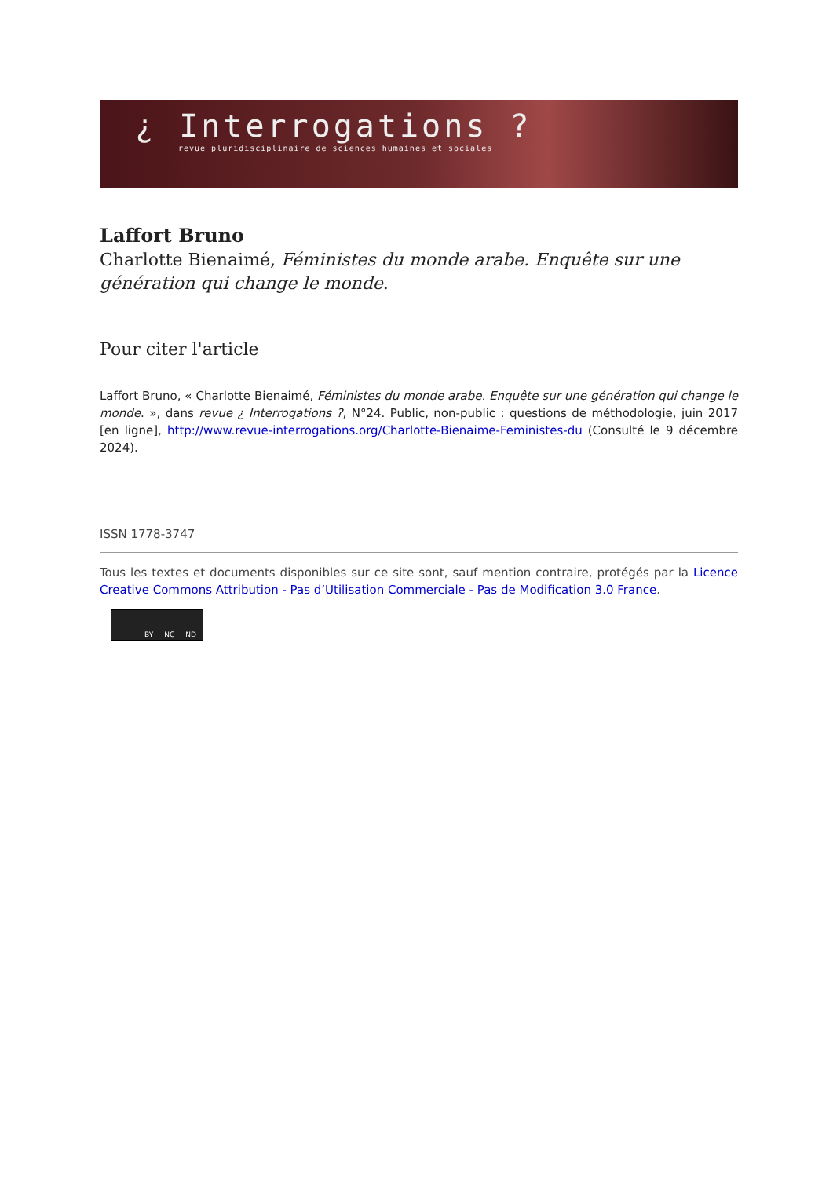¿ Interrogations ?
revue pluridisciplinaire de sciences humaines et sociales
Laffort Bruno
Charlotte Bienaimé, Féministes du monde arabe. Enquête sur une génération qui change le monde.
Pour citer l'article
Laffort Bruno, « Charlotte Bienaimé, Féministes du monde arabe. Enquête sur une génération qui change le monde. », dans revue ¿ Interrogations ?, N°24. Public, non-public : questions de méthodologie, juin 2017 [en ligne], http://www.revue-interrogations.org/Charlotte-Bienaime-Feministes-du (Consulté le 9 décembre 2024).
ISSN 1778-3747
Tous les textes et documents disponibles sur ce site sont, sauf mention contraire, protégés par la Licence Creative Commons Attribution - Pas d’Utilisation Commerciale - Pas de Modification 3.0 France.
BY NC ND